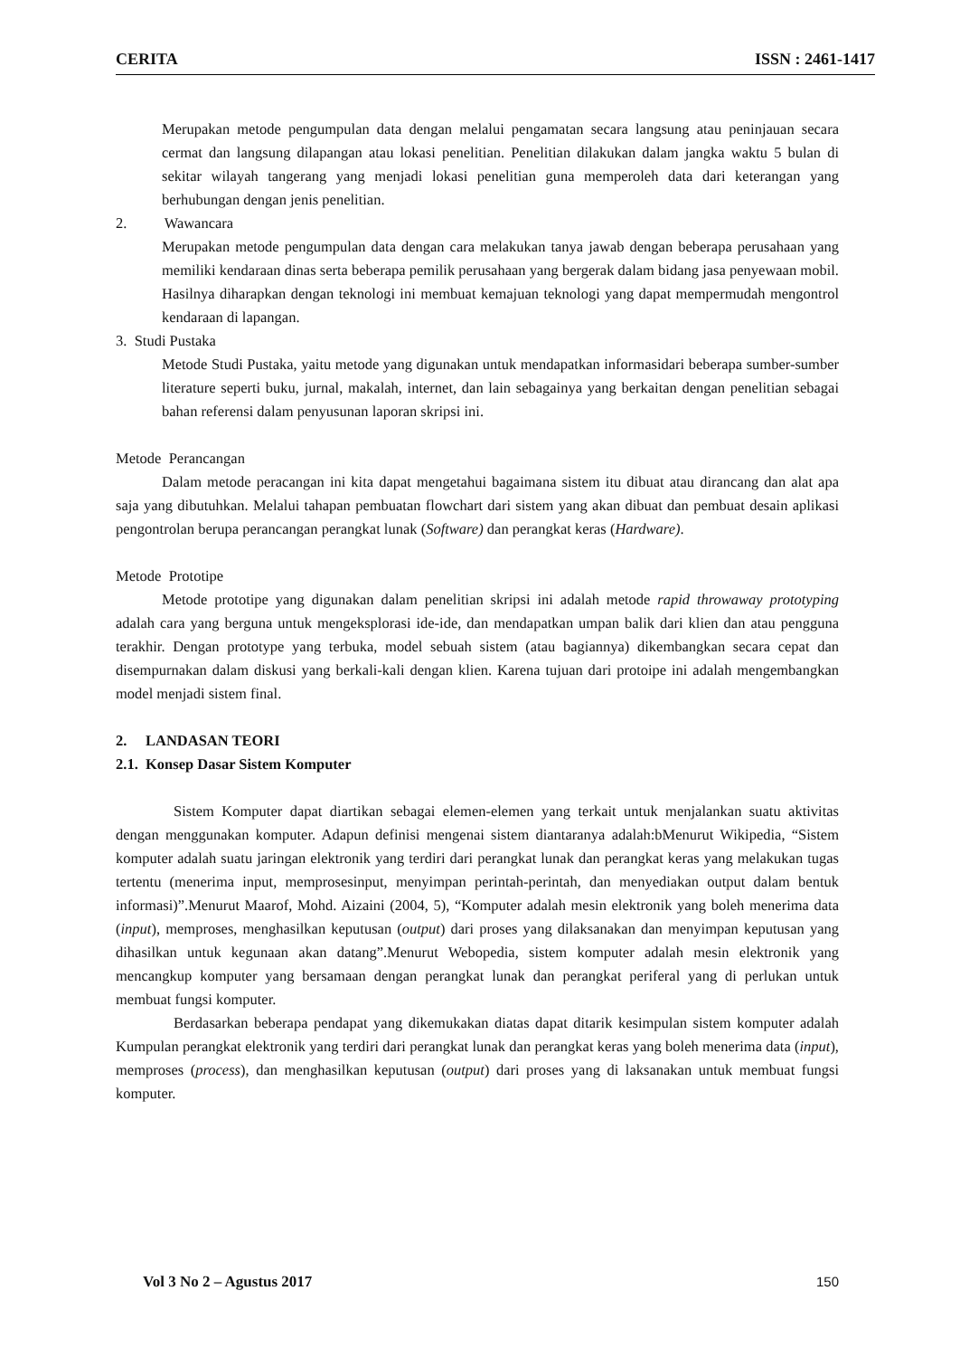CERITA ISSN : 2461-1417
Merupakan metode pengumpulan data dengan melalui pengamatan secara langsung atau peninjauan secara cermat dan langsung dilapangan atau lokasi penelitian. Penelitian dilakukan dalam jangka waktu 5 bulan di sekitar wilayah tangerang yang menjadi lokasi penelitian guna memperoleh data dari keterangan yang berhubungan dengan jenis penelitian.
2. Wawancara
Merupakan metode pengumpulan data dengan cara melakukan tanya jawab dengan beberapa perusahaan yang memiliki kendaraan dinas serta beberapa pemilik perusahaan yang bergerak dalam bidang jasa penyewaan mobil. Hasilnya diharapkan dengan teknologi ini membuat kemajuan teknologi yang dapat mempermudah mengontrol kendaraan di lapangan.
3. Studi Pustaka
Metode Studi Pustaka, yaitu metode yang digunakan untuk mendapatkan informasidari beberapa sumber-sumber literature seperti buku, jurnal, makalah, internet, dan lain sebagainya yang berkaitan dengan penelitian sebagai bahan referensi dalam penyusunan laporan skripsi ini.
Metode Perancangan
Dalam metode peracangan ini kita dapat mengetahui bagaimana sistem itu dibuat atau dirancang dan alat apa saja yang dibutuhkan. Melalui tahapan pembuatan flowchart dari sistem yang akan dibuat dan pembuat desain aplikasi pengontrolan berupa perancangan perangkat lunak (Software) dan perangkat keras (Hardware).
Metode Prototipe
Metode prototipe yang digunakan dalam penelitian skripsi ini adalah metode rapid throwaway prototyping adalah cara yang berguna untuk mengeksplorasi ide-ide, dan mendapatkan umpan balik dari klien dan atau pengguna terakhir. Dengan prototype yang terbuka, model sebuah sistem (atau bagiannya) dikembangkan secara cepat dan disempurnakan dalam diskusi yang berkali-kali dengan klien. Karena tujuan dari protoipe ini adalah mengembangkan model menjadi sistem final.
2. LANDASAN TEORI
2.1. Konsep Dasar Sistem Komputer
Sistem Komputer dapat diartikan sebagai elemen-elemen yang terkait untuk menjalankan suatu aktivitas dengan menggunakan komputer. Adapun definisi mengenai sistem diantaranya adalah:bMenurut Wikipedia, “Sistem komputer adalah suatu jaringan elektronik yang terdiri dari perangkat lunak dan perangkat keras yang melakukan tugas tertentu (menerima input, memprosesinput, menyimpan perintah-perintah, dan menyediakan output dalam bentuk informasi)”.Menurut Maarof, Mohd. Aizaini (2004, 5), “Komputer adalah mesin elektronik yang boleh menerima data (input), memproses, menghasilkan keputusan (output) dari proses yang dilaksanakan dan menyimpan keputusan yang dihasilkan untuk kegunaan akan datang”.Menurut Webopedia, sistem komputer adalah mesin elektronik yang mencangkup komputer yang bersamaan dengan perangkat lunak dan perangkat periferal yang di perlukan untuk membuat fungsi komputer.
Berdasarkan beberapa pendapat yang dikemukakan diatas dapat ditarik kesimpulan sistem komputer adalah Kumpulan perangkat elektronik yang terdiri dari perangkat lunak dan perangkat keras yang boleh menerima data (input), memproses (process), dan menghasilkan keputusan (output) dari proses yang di laksanakan untuk membuat fungsi komputer.
Vol 3 No 2 – Agustus 2017 150